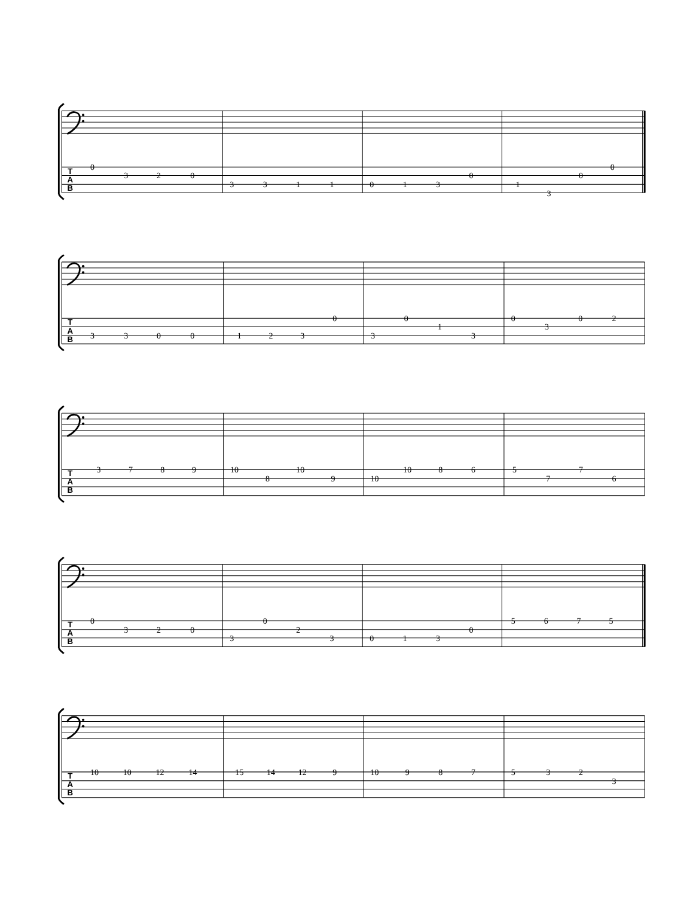T
A
B
0
3
2
0
3
3
1
1
0
1
3
0
1
3
0
0
T
A
B
3
3
0
0
1
2
3
0
3
0
1
3
0
3
0
2
T
A
B
3
7
8
9
10
8
10
9
10
10
8
6
5
7
7
6
T
A
B
0
3
2
0
3
0
2
3
0
1
3
0
5
6
7
5
T
A
B
10
10
12
14
15
14
12
9
10
9
8
7
5
3
2
3